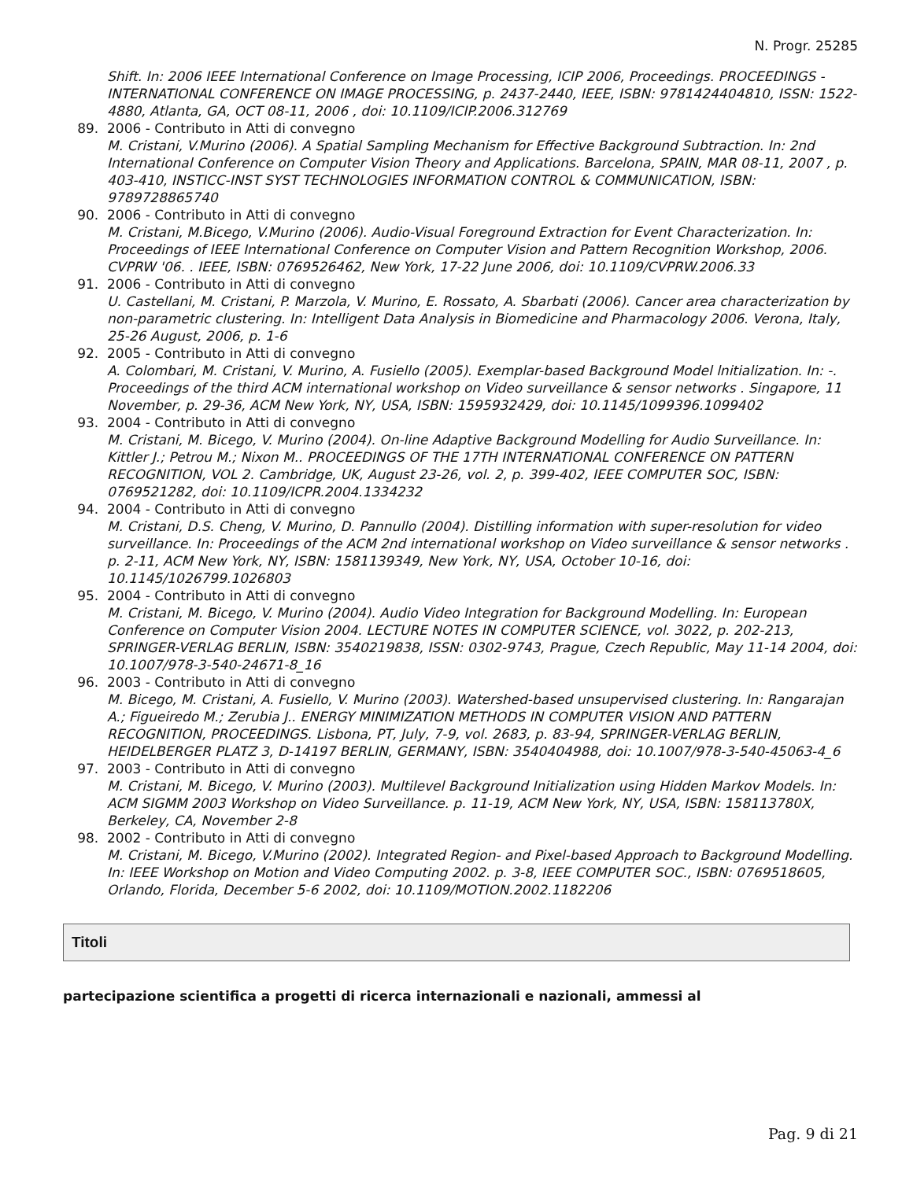N. Progr. 25285
Shift. In: 2006 IEEE International Conference on Image Processing, ICIP 2006, Proceedings. PROCEEDINGS - INTERNATIONAL CONFERENCE ON IMAGE PROCESSING, p. 2437-2440, IEEE, ISBN: 9781424404810, ISSN: 1522-4880, Atlanta, GA, OCT 08-11, 2006 , doi: 10.1109/ICIP.2006.312769
89. 2006 - Contributo in Atti di convegno
M. Cristani, V.Murino (2006). A Spatial Sampling Mechanism for Effective Background Subtraction. In: 2nd International Conference on Computer Vision Theory and Applications. Barcelona, SPAIN, MAR 08-11, 2007 , p. 403-410, INSTICC-INST SYST TECHNOLOGIES INFORMATION CONTROL & COMMUNICATION, ISBN: 9789728865740
90. 2006 - Contributo in Atti di convegno
M. Cristani, M.Bicego, V.Murino (2006). Audio-Visual Foreground Extraction for Event Characterization. In: Proceedings of IEEE International Conference on Computer Vision and Pattern Recognition Workshop, 2006. CVPRW '06. . IEEE, ISBN: 0769526462, New York, 17-22 June 2006, doi: 10.1109/CVPRW.2006.33
91. 2006 - Contributo in Atti di convegno
U. Castellani, M. Cristani, P. Marzola, V. Murino, E. Rossato, A. Sbarbati (2006). Cancer area characterization by non-parametric clustering. In: Intelligent Data Analysis in Biomedicine and Pharmacology 2006. Verona, Italy, 25-26 August, 2006, p. 1-6
92. 2005 - Contributo in Atti di convegno
A. Colombari, M. Cristani, V. Murino, A. Fusiello (2005). Exemplar-based Background Model lnitialization. In: -. Proceedings of the third ACM international workshop on Video surveillance & sensor networks . Singapore, 11 November, p. 29-36, ACM New York, NY, USA, ISBN: 1595932429, doi: 10.1145/1099396.1099402
93. 2004 - Contributo in Atti di convegno
M. Cristani, M. Bicego, V. Murino (2004). On-line Adaptive Background Modelling for Audio Surveillance. In: Kittler J.; Petrou M.; Nixon M.. PROCEEDINGS OF THE 17TH INTERNATIONAL CONFERENCE ON PATTERN RECOGNITION, VOL 2. Cambridge, UK, August 23-26, vol. 2, p. 399-402, IEEE COMPUTER SOC, ISBN: 0769521282, doi: 10.1109/ICPR.2004.1334232
94. 2004 - Contributo in Atti di convegno
M. Cristani, D.S. Cheng, V. Murino, D. Pannullo (2004). Distilling information with super-resolution for video surveillance. In: Proceedings of the ACM 2nd international workshop on Video surveillance & sensor networks . p. 2-11, ACM New York, NY, ISBN: 1581139349, New York, NY, USA, October 10-16, doi: 10.1145/1026799.1026803
95. 2004 - Contributo in Atti di convegno
M. Cristani, M. Bicego, V. Murino (2004). Audio Video Integration for Background Modelling. In: European Conference on Computer Vision 2004. LECTURE NOTES IN COMPUTER SCIENCE, vol. 3022, p. 202-213, SPRINGER-VERLAG BERLIN, ISBN: 3540219838, ISSN: 0302-9743, Prague, Czech Republic, May 11-14 2004, doi: 10.1007/978-3-540-24671-8_16
96. 2003 - Contributo in Atti di convegno
M. Bicego, M. Cristani, A. Fusiello, V. Murino (2003). Watershed-based unsupervised clustering. In: Rangarajan A.; Figueiredo M.; Zerubia J.. ENERGY MINIMIZATION METHODS IN COMPUTER VISION AND PATTERN RECOGNITION, PROCEEDINGS. Lisbona, PT, July, 7-9, vol. 2683, p. 83-94, SPRINGER-VERLAG BERLIN, HEIDELBERGER PLATZ 3, D-14197 BERLIN, GERMANY, ISBN: 3540404988, doi: 10.1007/978-3-540-45063-4_6
97. 2003 - Contributo in Atti di convegno
M. Cristani, M. Bicego, V. Murino (2003). Multilevel Background Initialization using Hidden Markov Models. In: ACM SIGMM 2003 Workshop on Video Surveillance. p. 11-19, ACM New York, NY, USA, ISBN: 158113780X, Berkeley, CA, November 2-8
98. 2002 - Contributo in Atti di convegno
M. Cristani, M. Bicego, V.Murino (2002). Integrated Region- and Pixel-based Approach to Background Modelling. In: IEEE Workshop on Motion and Video Computing 2002. p. 3-8, IEEE COMPUTER SOC., ISBN: 0769518605, Orlando, Florida, December 5-6 2002, doi: 10.1109/MOTION.2002.1182206
Titoli
partecipazione scientifica a progetti di ricerca internazionali e nazionali, ammessi al
Pag. 9 di 21